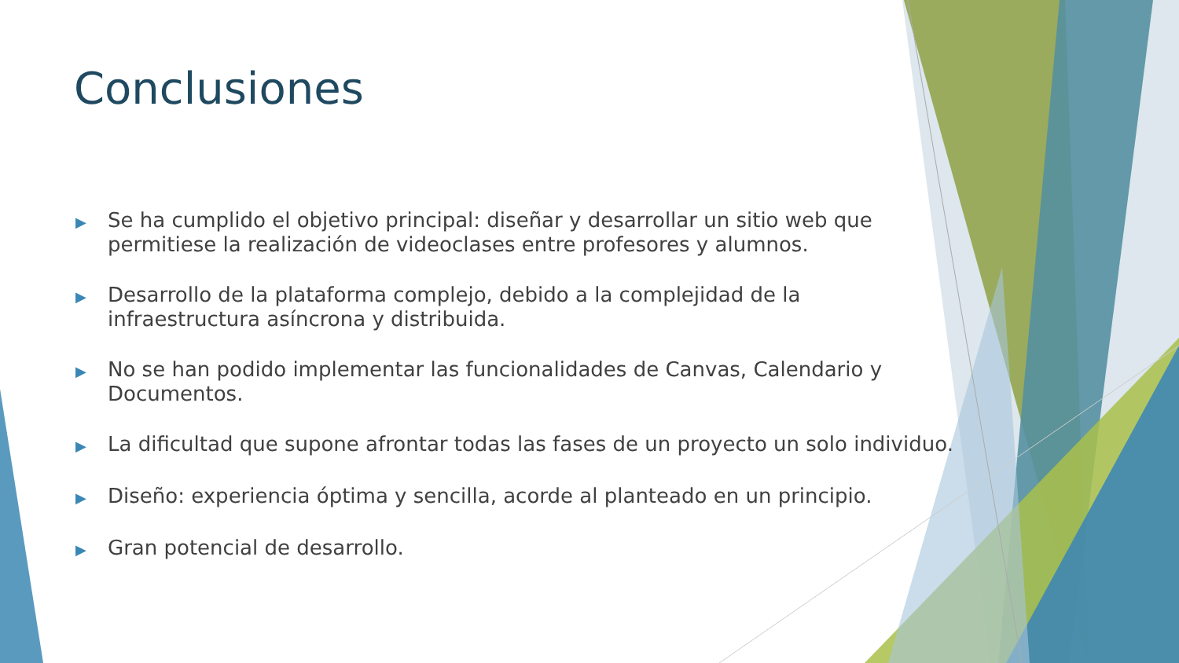Conclusiones
▶ Se ha cumplido el objetivo principal: diseñar y desarrollar un sitio web que permitiese la realización de videoclases entre profesores y alumnos.
▶ Desarrollo de la plataforma complejo, debido a la complejidad de la infraestructura asíncrona y distribuida.
▶ No se han podido implementar las funcionalidades de Canvas, Calendario y Documentos.
▶ La dificultad que supone afrontar todas las fases de un proyecto un solo individuo.
▶ Diseño: experiencia óptima y sencilla, acorde al planteado en un principio.
▶ Gran potencial de desarrollo.